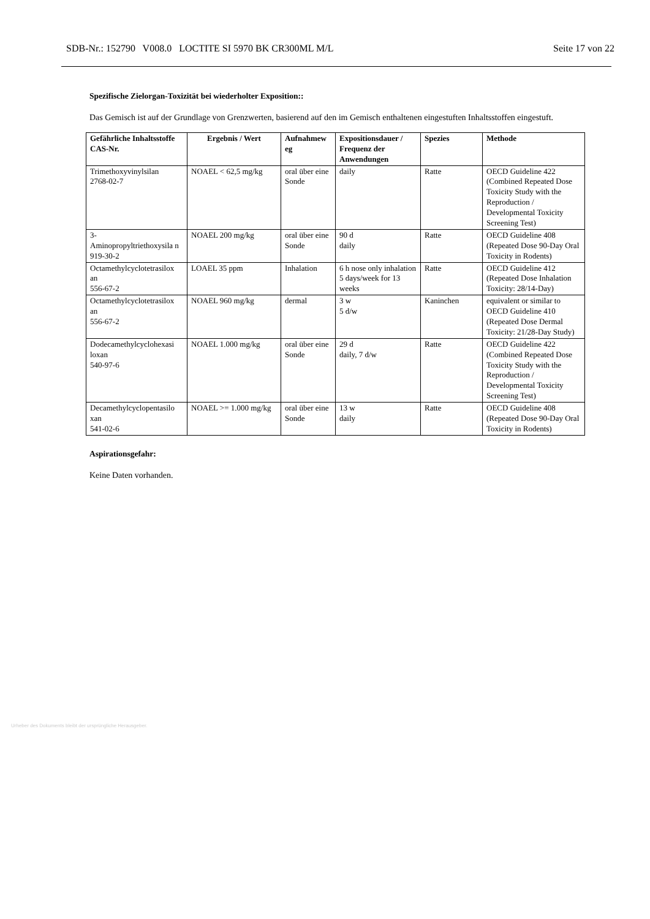SDB-Nr.: 152790 V008.0 LOCTITE SI 5970 BK CR300ML M/L Seite 17 von 22
Spezifische Zielorgan-Toxizität bei wiederholter Exposition::
Das Gemisch ist auf der Grundlage von Grenzwerten, basierend auf den im Gemisch enthaltenen eingestuften Inhaltsstoffen eingestuft.
| Gefährliche Inhaltsstoffe CAS-Nr. | Ergebnis / Wert | Aufnahmew eg | Expositionsdauer / Frequenz der Anwendungen | Spezies | Methode |
| --- | --- | --- | --- | --- | --- |
| Trimethoxyvinylsilan 2768-02-7 | NOAEL < 62,5 mg/kg | oral über eine Sonde | daily | Ratte | OECD Guideline 422 (Combined Repeated Dose Toxicity Study with the Reproduction / Developmental Toxicity Screening Test) |
| 3- Aminopropyltriethoxysila n 919-30-2 | NOAEL 200 mg/kg | oral über eine Sonde | 90 d daily | Ratte | OECD Guideline 408 (Repeated Dose 90-Day Oral Toxicity in Rodents) |
| Octamethylcyclotetrasilox an 556-67-2 | LOAEL 35 ppm | Inhalation | 6 h nose only inhalation 5 days/week for 13 weeks | Ratte | OECD Guideline 412 (Repeated Dose Inhalation Toxicity: 28/14-Day) |
| Octamethylcyclotetrasilox an 556-67-2 | NOAEL 960 mg/kg | dermal | 3 w 5 d/w | Kaninchen | equivalent or similar to OECD Guideline 410 (Repeated Dose Dermal Toxicity: 21/28-Day Study) |
| Dodecamethylcyclohexasi loxan 540-97-6 | NOAEL 1.000 mg/kg | oral über eine Sonde | 29 d daily, 7 d/w | Ratte | OECD Guideline 422 (Combined Repeated Dose Toxicity Study with the Reproduction / Developmental Toxicity Screening Test) |
| Decamethylcyclopentasilo xan 541-02-6 | NOAEL >= 1.000 mg/kg | oral über eine Sonde | 13 w daily | Ratte | OECD Guideline 408 (Repeated Dose 90-Day Oral Toxicity in Rodents) |
Aspirationsgefahr:
Keine Daten vorhanden.
Urheber des Dokuments bleibt der ursprüngliche Herausgeber.